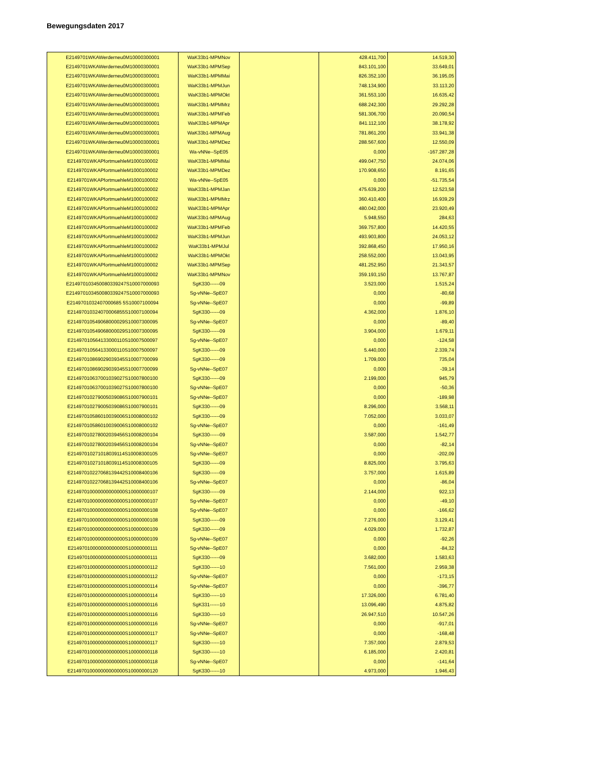Bewegungsdaten 2017
| E2149701WKAWerderneu0M10000300001 | WaK33b1-MPMNov | | 428.411,700 | 14.519,30 |
| E2149701WKAWerderneu0M10000300001 | WaK33b1-MPMSep | | 843.101,100 | 33.649,01 |
| E2149701WKAWerderneu0M10000300001 | WaK33b1-MPMMai | | 826.352,100 | 36.195,05 |
| E2149701WKAWerderneu0M10000300001 | WaK33b1-MPMJun | | 748.134,900 | 33.113,20 |
| E2149701WKAWerderneu0M10000300001 | WaK33b1-MPMOkt | | 361.553,100 | 16.635,42 |
| E2149701WKAWerderneu0M10000300001 | WaK33b1-MPMMrz | | 688.242,300 | 29.292,28 |
| E2149701WKAWerderneu0M10000300001 | WaK33b1-MPMFeb | | 581.306,700 | 20.090,54 |
| E2149701WKAWerderneu0M10000300001 | WaK33b1-MPMApr | | 841.112,100 | 38.178,92 |
| E2149701WKAWerderneu0M10000300001 | WaK33b1-MPMAug | | 781.861,200 | 33.941,38 |
| E2149701WKAWerderneu0M10000300001 | WaK33b1-MPMDez | | 288.567,600 | 12.550,09 |
| E2149701WKAWerderneu0M10000300001 | Wa-vNNe--SpE05 | | 0,000 | -167.287,28 |
| E2149701WKAPfortmuehleM1000100002 | WaK33b1-MPMMai | | 499.047,750 | 24.074,06 |
| E2149701WKAPfortmuehleM1000100002 | WaK33b1-MPMDez | | 170.908,650 | 8.191,65 |
| E2149701WKAPfortmuehleM1000100002 | Wa-vNNe--SpE05 | | 0,000 | -51.735,54 |
| E2149701WKAPfortmuehleM1000100002 | WaK33b1-MPMJan | | 475.639,200 | 12.523,58 |
| E2149701WKAPfortmuehleM1000100002 | WaK33b1-MPMMrz | | 360.410,400 | 16.939,29 |
| E2149701WKAPfortmuehleM1000100002 | WaK33b1-MPMApr | | 480.042,000 | 23.920,49 |
| E2149701WKAPfortmuehleM1000100002 | WaK33b1-MPMAug | | 5.948,550 | 284,63 |
| E2149701WKAPfortmuehleM1000100002 | WaK33b1-MPMFeb | | 369.757,800 | 14.420,55 |
| E2149701WKAPfortmuehleM1000100002 | WaK33b1-MPMJun | | 493.903,800 | 24.053,12 |
| E2149701WKAPfortmuehleM1000100002 | WaK33b1-MPMJul | | 392.868,450 | 17.950,16 |
| E2149701WKAPfortmuehleM1000100002 | WaK33b1-MPMOkt | | 258.552,000 | 13.043,95 |
| E2149701WKAPfortmuehleM1000100002 | WaK33b1-MPMSep | | 481.252,950 | 21.343,57 |
| E2149701WKAPfortmuehleM1000100002 | WaK33b1-MPMNov | | 359.193,150 | 13.767,87 |
| E214970103450080339247S10007000093 | SgK330------09 | | 3.523,000 | 1.515,24 |
| E214970103450080339247S10007000093 | Sg-vNNe--SpE07 | | 0,000 | -80,68 |
| E2149701032407000685 5S10007100094 | Sg-vNNe--SpE07 | | 0,000 | -99,89 |
| E21497010324070006855S10007100094 | SgK330------09 | | 4.362,000 | 1.876,10 |
| E21497010549068000029S10007300095 | Sg-vNNe--SpE07 | | 0,000 | -89,40 |
| E21497010549068000029S10007300095 | SgK330------09 | | 3.904,000 | 1.679,11 |
| E21497010564133000110S10007500097 | Sg-vNNe--SpE07 | | 0,000 | -124,58 |
| E21497010564133000110S10007500097 | SgK330------09 | | 5.440,000 | 2.339,74 |
| E21497010869029039345S10007700099 | SgK330------09 | | 1.709,000 | 735,04 |
| E21497010869029039345S10007700099 | Sg-vNNe--SpE07 | | 0,000 | -39,14 |
| E21497010637001039027S10007800100 | SgK330------09 | | 2.199,000 | 945,79 |
| E21497010637001039027S10007800100 | Sg-vNNe--SpE07 | | 0,000 | -50,36 |
| E21497010279005039086S10007900101 | Sg-vNNe--SpE07 | | 0,000 | -189,98 |
| E21497010279005039086S10007900101 | SgK330------09 | | 8.296,000 | 3.568,11 |
| E21497010586010039006S10008000102 | SgK330------09 | | 7.052,000 | 3.033,07 |
| E21497010586010039006S10008000102 | Sg-vNNe--SpE07 | | 0,000 | -161,49 |
| E21497010278002039456S10008200104 | SgK330------09 | | 3.587,000 | 1.542,77 |
| E21497010278002039456S10008200104 | Sg-vNNe--SpE07 | | 0,000 | -82,14 |
| E21497010271018039114S10008300105 | Sg-vNNe--SpE07 | | 0,000 | -202,09 |
| E21497010271018039114S10008300105 | SgK330------09 | | 8.825,000 | 3.795,63 |
| E21497010227068139442S10008400106 | SgK330------09 | | 3.757,000 | 1.615,89 |
| E21497010227068139442S10008400106 | Sg-vNNe--SpE07 | | 0,000 | -86,04 |
| E21497010000000000000S10000000107 | SgK330------09 | | 2.144,000 | 922,13 |
| E21497010000000000000S10000000107 | Sg-vNNe--SpE07 | | 0,000 | -49,10 |
| E21497010000000000000S10000000108 | Sg-vNNe--SpE07 | | 0,000 | -166,62 |
| E21497010000000000000S10000000108 | SgK330------09 | | 7.276,000 | 3.129,41 |
| E21497010000000000000S10000000109 | SgK330------09 | | 4.029,000 | 1.732,87 |
| E21497010000000000000S10000000109 | Sg-vNNe--SpE07 | | 0,000 | -92,26 |
| E21497010000000000000S10000000111 | Sg-vNNe--SpE07 | | 0,000 | -84,32 |
| E21497010000000000000S10000000111 | SgK330------09 | | 3.682,000 | 1.583,63 |
| E21497010000000000000S10000000112 | SgK330------10 | | 7.561,000 | 2.959,38 |
| E21497010000000000000S10000000112 | Sg-vNNe--SpE07 | | 0,000 | -173,15 |
| E21497010000000000000S10000000114 | Sg-vNNe--SpE07 | | 0,000 | -396,77 |
| E21497010000000000000S10000000114 | SgK330------10 | | 17.326,000 | 6.781,40 |
| E21497010000000000000S10000000116 | SgK331------10 | | 13.096,490 | 4.875,82 |
| E21497010000000000000S10000000116 | SgK330------10 | | 26.947,510 | 10.547,26 |
| E21497010000000000000S10000000116 | Sg-vNNe--SpE07 | | 0,000 | -917,01 |
| E21497010000000000000S10000000117 | Sg-vNNe--SpE07 | | 0,000 | -168,48 |
| E21497010000000000000S10000000117 | SgK330------10 | | 7.357,000 | 2.879,53 |
| E21497010000000000000S10000000118 | SgK330------10 | | 6.185,000 | 2.420,81 |
| E21497010000000000000S10000000118 | Sg-vNNe--SpE07 | | 0,000 | -141,64 |
| E21497010000000000000S10000000120 | SgK330------10 | | 4.973,000 | 1.946,43 |